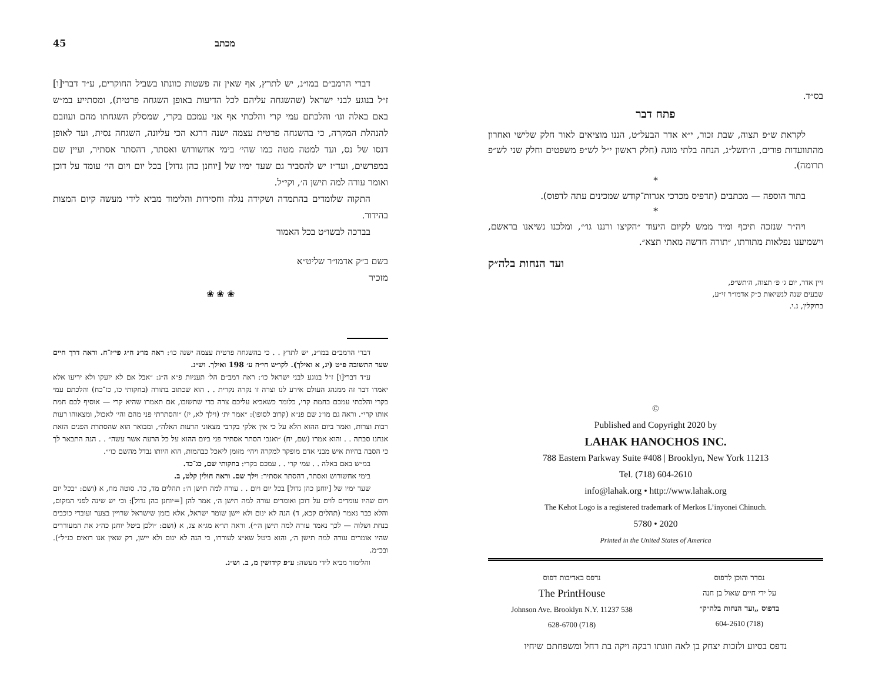45 מכתב
דברי הרמב״ם במו״נ, יש לתרץ, אף שאין זה פשטות כוונתו בשביל החוקרים, ע״ד דברי[ו] ז״ל בנוגע לבני ישראל (שהשגחה עליהם לכל הדיעות באופן השגחה פרטית), ומסתייע במ״ש באם באלה וגו׳ והלכתם עמי קרי והלכתי אף אני עמכם בקרי, שמסלק השגחתו מהם ועוזבם להנהלת המקרה, כי בהשגחה פרטית עצמה ישנה דרגא הכי עליונה, השגחה נסית, ועד לאופן דנסו של נס, ועד למטה מטה כמו שהי׳ בימי אחשורוש ואסתר, דהסתר אסתיר, ועיין שם במפרשים, ועד״ז יש להסביר גם שעד ימיו של [יוחנן כהן גדול] בכל יום ויום הי׳ עומד על דוכן ואומר עורה למה תישן ה׳, וקי״ל.
התקוה שלומדים בהתמדה ושקידה נגלה וחסידות והלימוד מביא לידי מעשה קיום המצות בהידור.
בברכה לבשו״ט בכל האמור
בשם כ״ק אדמו״ר שליט״א
מזכיר
❀ ❀ ❀
דברי הרמב״ם במו״נ, יש לתרץ . . כי בהשגחה פרטית עצמה ישנה כו׳: ראה מו״נ ח״ג פי״ז־ח. וראה דרך חיים שער התשובה פ״ט (יג, א ואילך). לקו״ש חי״ח ע׳ 198 ואילך. וש״נ.
ע״ד דברי[ו] ז״ל בנוגע לבני ישראל כו׳: ראה רמב״ם הל׳ תעניות פ״א ה״ג: ״אבל אם לא יזעקו ולא יריעו אלא יאמרו דבר זה ממנהג העולם אירע לנו וצרה זו נקרה נקרית . . הוא שכתוב בתורה (בחקותי כו, כז־כח) והלכתם עמי בקרי והלכתי עמכם בחמת קרי, כלומר כשאביא עליכם צרה כדי שתשובו, אם תאמרו שהיא קרי — אוסיף לכם חמת אותו קרי״. וראה גם מו״נ שם פנ״א (קרוב לסופו): ״אמר ית׳ (וילך לא, יז) ״והסתרתי פני מהם והי׳ לאכול, ומצאוהו רעות רבות וצרות, ואמר ביום ההוא הלא על כי אין אלקי בקרבי מצאוני הרעות האלה״, ומבואר הוא שהסתרת הפנים הזאת אנחנו סבתה . . והוא אמרו (שם, יח) ״ואנכי הסתר אסתיר פני ביום ההוא על כל הרעה אשר עשה״ . . הנה התבאר לך כי הסבה בהיות איש מבני אדם מופקר למקרה ויהי׳ מזומן ליאכל כבהמות, הוא היותו נבדל מהשם כו׳״.
במ״ש באם באלה . . עמי קרי . . עמכם בקרי: בחקותי שם, כג־כד.
בימי אחשורוש ואסתר, דהסתר אסתיר: וילך שם. וראה חולין קלט, ב.
שעד ימיו של [יוחנן כהן גדול] בכל יום ויום . . עורה למה תישן ה׳: תהלים מד, כד. סוטה מח, א (ושם: ״בכל יום ויום שהיו עומדים לוים על דוכן ואומרים עורה למה תישן ה׳, אמר להן [=יוחנן כהן גדול]: וכי יש שינה לפני המקום, והלא כבר נאמר (תהלים קכא, ד) הנה לא ינום ולא יישן שומר ישראל, אלא בזמן שישראל שרויין בצער ועובדי כוכבים בנחת ושלוה — לכך נאמר עורה למה תישן ה׳״). וראה תו״א מג״א צג, א (ושם: ״ולכן ביטל יוחנן כה״ג את המעוררים שהיו אומרים עורה למה תישן ה׳, והוא ביטל שא״צ לעוררו, כי הנה לא ינום ולא יישן, רק שאין אנו רואים כנ״ל״). ובכ״מ.
והלימוד מביא לידי מעשה: ע״פ קידושין מ, ב. וש״נ.
בס״ד.
פתח דבר
לקראת ש״פ תצוה, שבת זכור, י״א אדר הבעל״ט, הננו מוציאים לאור חלק שלישי ואחרון מהתוועדות פורים, ה׳תשל״ג, הנחה בלתי מוגה (חלק ראשון י״ל לש״פ משפטים וחלק שני לש״פ תרומה).
*
בתור הוספה — מכתבים (תדפיס מכרכי אגרות־קודש שמכינים עתה לדפוס).
*
ויה״ר שנזכה תיכף ומיד ממש לקיום היעוד ״הקיצו ורננו גו׳״, ומלכנו נשיאנו בראשם, וישמיענו נפלאות מתורתו, ״תורה חדשה מאתי תצא״.
ועד הנחות בלה״ק
זיין אדר, יום ג׳ פ׳ תצוה, ה׳תש״פ,
שבעים שנה לנשיאות כ״ק אדמו״ר זי״ע,
ברוקלין, נ.י.
©
Published and Copyright 2020 by
LAHAK HANOCHOS INC.
788 Eastern Parkway Suite #408 | Brooklyn, New York 11213
Tel. (718) 604-2610
info@lahak.org • http://www.lahak.org
The Kehot Logo is a registered trademark of Merkos L’inyonei Chinuch.
5780 • 2020
Printed in the United States of America
נסדר והוכן לדפוס
על ידי חיים שאול בן חנה
בדפוס „ועד הנחות בלה״ק״
(718) 604-2610
נדפס באדיבות דפוס
The PrintHouse
538 Johnson Ave. Brooklyn N.Y. 11237
(718) 628-6700
נדפס בסיוע ולזכות יצחק בן לאה וזוגתו רבקה ויקה בת רחל ומשפחתם שיחיו